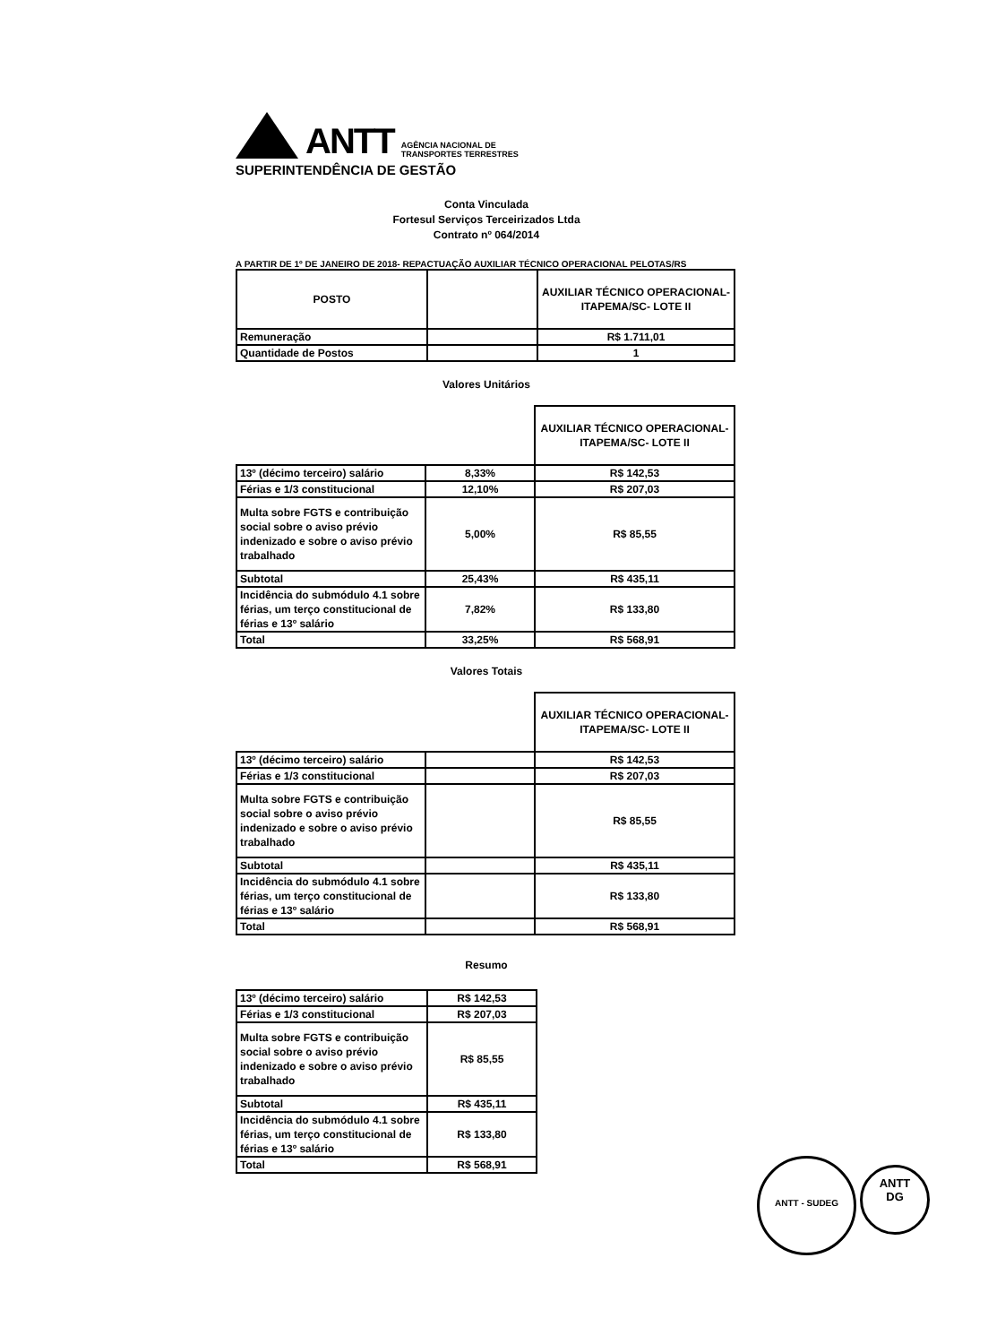ANTT
AGÊNCIA NACIONAL DE
TRANSPORTES TERRESTRES
SUPERINTENDÊNCIA DE GESTÃO
Conta Vinculada
Fortesul Serviços Terceirizados Ltda
Contrato nº 064/2014
A PARTIR DE 1º DE JANEIRO DE 2018- REPACTUAÇÃO AUXILIAR TÉCNICO OPERACIONAL PELOTAS/RS
| POSTO | | AUXILIAR TÉCNICO OPERACIONAL- ITAPEMA/SC- LOTE II |
| --- | --- | --- |
| Remuneração | | R$ 1.711,01 |
| Quantidade de Postos | | 1 |
Valores Unitários
| | | AUXILIAR TÉCNICO OPERACIONAL- ITAPEMA/SC- LOTE II |
| --- | --- | --- |
| 13º (décimo terceiro) salário | 8,33% | R$ 142,53 |
| Férias e 1/3 constitucional | 12,10% | R$ 207,03 |
| Multa sobre FGTS e contribuição social sobre o aviso prévio indenizado e sobre o aviso prévio trabalhado | 5,00% | R$ 85,55 |
| Subtotal | 25,43% | R$ 435,11 |
| Incidência do submódulo 4.1 sobre férias, um terço constitucional de férias e 13º salário | 7,82% | R$ 133,80 |
| Total | 33,25% | R$ 568,91 |
Valores Totais
| | | AUXILIAR TÉCNICO OPERACIONAL- ITAPEMA/SC- LOTE II |
| --- | --- | --- |
| 13º (décimo terceiro) salário | | R$ 142,53 |
| Férias e 1/3 constitucional | | R$ 207,03 |
| Multa sobre FGTS e contribuição social sobre o aviso prévio indenizado e sobre o aviso prévio trabalhado | | R$ 85,55 |
| Subtotal | | R$ 435,11 |
| Incidência do submódulo 4.1 sobre férias, um terço constitucional de férias e 13º salário | | R$ 133,80 |
| Total | | R$ 568,91 |
Resumo
| 13º (décimo terceiro) salário | R$ 142,53 |
| Férias e 1/3 constitucional | R$ 207,03 |
| Multa sobre FGTS e contribuição social sobre o aviso prévio indenizado e sobre o aviso prévio trabalhado | R$ 85,55 |
| Subtotal | R$ 435,11 |
| Incidência do submódulo 4.1 sobre férias, um terço constitucional de férias e 13º salário | R$ 133,80 |
| Total | R$ 568,91 |
ANTT - SUDEG
ANTT
DG